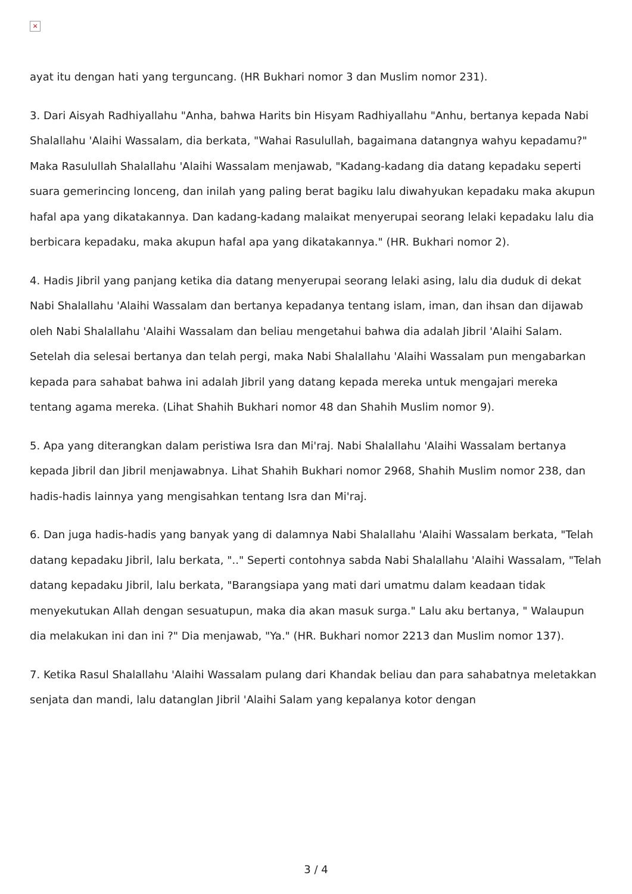×
ayat itu dengan hati yang terguncang. (HR Bukhari nomor 3 dan Muslim nomor 231).
3. Dari Aisyah Radhiyallahu "Anha, bahwa Harits bin Hisyam Radhiyallahu "Anhu, bertanya kepada Nabi Shalallahu 'Alaihi Wassalam, dia berkata, "Wahai Rasulullah, bagaimana datangnya wahyu kepadamu?" Maka Rasulullah Shalallahu 'Alaihi Wassalam menjawab, "Kadang-kadang dia datang kepadaku seperti suara gemerincing lonceng, dan inilah yang paling berat bagiku lalu diwahyukan kepadaku maka akupun hafal apa yang dikatakannya. Dan kadang-kadang malaikat menyerupai seorang lelaki kepadaku lalu dia berbicara kepadaku, maka akupun hafal apa yang dikatakannya." (HR. Bukhari nomor 2).
4. Hadis Jibril yang panjang ketika dia datang menyerupai seorang lelaki asing, lalu dia duduk di dekat Nabi Shalallahu 'Alaihi Wassalam dan bertanya kepadanya tentang islam, iman, dan ihsan dan dijawab oleh Nabi Shalallahu 'Alaihi Wassalam dan beliau mengetahui bahwa dia adalah Jibril 'Alaihi Salam. Setelah dia selesai bertanya dan telah pergi, maka Nabi Shalallahu 'Alaihi Wassalam pun mengabarkan kepada para sahabat bahwa ini adalah Jibril yang datang kepada mereka untuk mengajari mereka tentang agama mereka. (Lihat Shahih Bukhari nomor 48 dan Shahih Muslim nomor 9).
5. Apa yang diterangkan dalam peristiwa Isra dan Mi'raj. Nabi Shalallahu 'Alaihi Wassalam bertanya kepada Jibril dan Jibril menjawabnya. Lihat Shahih Bukhari nomor 2968, Shahih Muslim nomor 238, dan hadis-hadis lainnya yang mengisahkan tentang Isra dan Mi'raj.
6. Dan juga hadis-hadis yang banyak yang di dalamnya Nabi Shalallahu 'Alaihi Wassalam berkata, "Telah datang kepadaku Jibril, lalu berkata, ".." Seperti contohnya sabda Nabi Shalallahu 'Alaihi Wassalam, "Telah datang kepadaku Jibril, lalu berkata, "Barangsiapa yang mati dari umatmu dalam keadaan tidak menyekutukan Allah dengan sesuatupun, maka dia akan masuk surga." Lalu aku bertanya, " Walaupun dia melakukan ini dan ini ?" Dia menjawab, "Ya." (HR. Bukhari nomor 2213 dan Muslim nomor 137).
7. Ketika Rasul Shalallahu 'Alaihi Wassalam pulang dari Khandak beliau dan para sahabatnya meletakkan senjata dan mandi, lalu datanglan Jibril 'Alaihi Salam yang kepalanya kotor dengan
3 / 4